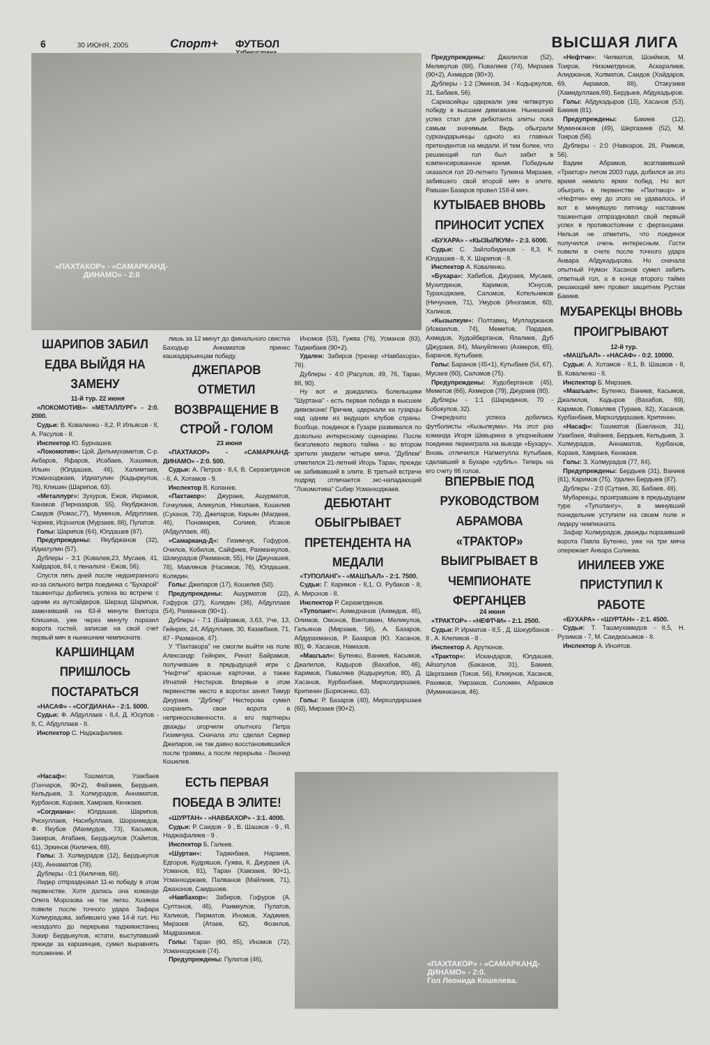6 30 ИЮНЯ, 2005 Спорт+ ФУТБОЛ
Узбекистана ВЫСШАЯ ЛИГА
«ПАХТАКОР» - «САМАРКАНД-ДИНАМО» - 2:0
ШАРИПОВ ЗАБИЛ ЕДВА ВЫЙДЯ НА ЗАМЕНУ
11-й тур. 22 июня
«ЛОКОМОТИВ»- «МЕТАЛЛУРГ» - 2:0. 2000.
Судьи: В. Коваленко - 8,2, Р. Ильясов - 8, А. Расулов - 8.
Инспектор Ю. Бурнашев.
«Локомотив»: Цой, Дильмухаметов, С-р. Акбаров, Яфаров, Исабаев, Хошимов, Ильин (Юлдашев, 46), Халимтаев, Усманходжаев, Идиатулин (Кадыркулов, 76), Клишин (Шарипов, 63).
«Металлург»: Зухуров, Ежов, Икрамов, Канаков (Пирназаров, 55), Якубджанов, Саидов (Ромас,77), Муминов, Абдуллаев, Чориев, Исроилов (Мурзаев, 88), Пулатов.
Голы: Шарипов (64), Юлдашев (87).
Предупреждены: Якубджанов (32), Идиатулин (57).
Дублеры - 3:1 (Ковалев,23, Мусаев, 41, Хайдаров, 84, с пенальти - Ежов, 56).
Спустя пять дней после недоигранного из-за сильного ветра поединка с "Бухарой" ташкентцы добились успеха во встрече с одним из аутсайдеров. Шерзод Шарипов, заменивший на 63-й минуте Виктора Клишина, уже через минуту поразил ворота гостей, записав на свой счет первый мяч в нынешнем чемпионате.
КАРШИНЦАМ ПРИШЛОСЬ ПОСТАРАТЬСЯ
«НАСАФ» - «СОГДИАНА» - 2:1. 5000.
Судьи: Ф. Абдуллаев - 8,4, Д. Юсупов - 8, С. Абдуллаев - 8.
Инспектор С. Наджафалиев.
лишь за 12 минут до финального свистка Баходыр Аннаматов принес кашкадарьинцам победу.
ДЖЕПАРОВ ОТМЕТИЛ ВОЗВРАЩЕНИЕ В СТРОЙ - ГОЛОМ
23 июня
«ПАХТАКОР» - «САМАРКАНД-ДИНАМО» - 2:0. 500.
Судьи: А. Петров - 8,4, В. Серазетдинов - 8, А. Хотамов - 9.
Инспектор В. Копанев.
«Пахтакор»: Джураев, Ашурматов, Гочкулиев, Аликулов, Николаев, Кошелев (Суюнов, 73), Джепаров, Кирьян (Магдеев, 46), Понамарев, Солиев, Исаков (Абдуллаев, 46).
«Самарканд-Д»: Гизимчук, Гофуров, Очилов, Кобилов, Сайфиев, Рахманкулов, Шомурадов (Рахманов, 55), Ни (Джунашев, 78), Мавлянов (Насимов, 76), Юлдашев, Колядин.
Голы: Джепаров (17), Кошелев (50).
Предупреждены: Ашурматов (22), Гофуров (27), Колядин (36), Абдуллаев (54), Рахманов (90+1).
Дублеры - 7:1 (Байрамов, 3,63, Уче, 13, Гейнрих, 24, Абдуллаев, 30, Казакбаев, 71, 87 - Рахманов, 47).
У "Пахтакора" не смогли выйти на поле Александр Гейнрих, Ринат Байрамов, получившие в предыдущей игре с "Нефтчи" красные карточки, а также Игнатий Нестеров. Впервые в этом первенстве место в воротах занял Тимур Джураев. "Дублер" Нестерова сумел сохранить свои ворота в неприкосновенности, а его партнеры дважды огорчили опытного Петра Гизимчука. Сначала это сделал Сервер Джепаров, не так давно восстановившийся после травмы, а после перерыва - Леонид Кошелев.
Иномов (53), Гужва (76), Усманов (83), Таджибаев (90+2).
Удален: Забиров (тренер «Навбахора», 78).
Дублеры - 4:0 (Расулов, 49, 76, Таран, 88, 90).
Ну вот и дождались болельщики "Шуртана" - есть первая победа в высшем дивизионе! Причем, одержали ее гузарцы над одним из ведущих клубов страны. Вообще, поединок в Гузаре развивался по довольно интересному сценарию. После безголевого первого тайма - во втором зрители увидели четыре мяча. "Дублем" отметился 21-летний Игорь Таран, прежде не забивавший в элите. В третьей встрече подряд отличается экс-нападающий "Локомотива" Собир Усманходжаев.
ДЕБЮТАНТ ОБЫГРЫВАЕТ ПРЕТЕНДЕНТА НА МЕДАЛИ
«ТУПОЛАНГ» - «МАШЪАЛ» - 2:1. 7500.
Судьи: Г. Каримов - 8,1, О. Рубаков - 8, А. Миронов - 8.
Инспектор Р. Серазетдинов.
«Туполанг»: Ахмедханов (Ахмедов, 46), Олимов, Омонов, Винтовкин, Меликулов, Гальянов (Мирзаев, 56), А. Базаров, Абдурахманов, Р. Базаров (Ю. Хасанов, 80), Ф. Хасанов, Намазов.
«Машъал»: Бутенко, Ваниев, Касымов, Джалилов, Кадыров (Вахабов, 46), Каримов, Поваляев (Кодыркулов, 80), Д. Хасанов, Курбанбаев, Мирхолдиршаев, Критинин (Борисенко, 63).
Голы: Р. Базаров (40), Мирхолдиршаев (60), Мирзаев (90+2).
Предупреждены: Джалилов (52), Меликулов (68), Поваляев (74), Мирзаев (90+2), Ахмедов (90+3).
Дублеры - 1:2 (Эминов, 34 - Кодыркулов, 31, Бабаев, 56).
Сариасийцы одержали уже четвертую победу в высшем дивизионе. Нынешний успех стал для дебютанта элиты пока самым значимым. Ведь обыграли сурхандарьинцы одного из главных претендентов на медали. И тем более, что решающий гол был забит в компенсированное время. Победным оказался гол 20-летнего Тулкина Мирзаев, забившего свой второй мяч в элите. Равшан Базаров провел 158-й мяч.
КУТЫБАЕВ ВНОВЬ ПРИНОСИТ УСПЕХ
«БУХАРА» - «КЫЗЫЛКУМ» - 2:3. 6000.
Судьи: С. Зайлобидинов - 8,3, К. Юлдашев - 8, Х. Шарипов - 8.
Инспектор А. Коваленко.
«Бухара»: Хабибов, Джураев, Мусаев, Мухитдинов, Каримов, Юнусов, Тураходжаев, Саломов, Котельников (Ничунаев, 71), Умуров (Иногамов, 60), Халиков.
«Кызылкум»: Полтавец, Мулладжанов (Исмаилов, 74), Меметов, Пардаев, Ахмедов, Худойберганов, Ялалиев, Дуб (Джураев, 84), Мануйленко (Ахмеров, 65), Баранов, Кутыбаев.
Голы: Баранов (45+1), Кутыбаев (54, 67), Мусаев (60), Саломов (75).
Предупреждены: Худоберганов (45), Меметов (66), Ахмеров (79), Джураев (80).
Дублеры - 1:1 (Шаридинов, 70 - Бобокулов, 32).
Очередного успеха добились футболисты «Кызылкума». На этот раз команда Игоря Шквырина в упорнейшем поединке переиграла на выезде «Бухару». Вновь отличился Нагметулла Кутыбаев, сделавший в Бухаре «дубль». Теперь на его счету 86 голов.
ВПЕРВЫЕ ПОД РУКОВОДСТВОМ АБРАМОВА «ТРАКТОР» ВЫИГРЫВАЕТ В ЧЕМПИОНАТЕ ФЕРГАНЦЕВ
24 июня
«ТРАКТОР» - «НЕФТЧИ» - 2:1. 2500.
Судьи: Р. Ирматов - 8,5 , Д. Шокурбанов - 8 , А. Клепиков - 8 .
Инспектор А. Арутюнов.
«Трактор»: Искандаров, Юлдашев, Айзатулов (Баканов, 31), Бакиев, Шергазиев (Токов, 56), Кликунов, Хасанов, Рахимов, Умрзаков, Соломин, Абрамов (Муминжанов, 46).
«Нефтчи»: Чилматов, Шоиймов, М. Тоиров, Низометдинов, Аскаралиев, Алиджанов, Холматов, Саидов (Хайдаров, 69, Акрамов, 88), Отакузиев (Хамидуллаев,69), Бердыев, Абдукадыров.
Голы: Абдукадыров (15), Хасанов (53), Бакиев (81).
Предупреждены: Бакиев (12), Муминжанов (49), Шергазиев (52), М. Тоиров (56).
Дублеры - 2:0 (Навкаров, 28, Раимов, 56).
Вадим Абрамов, возглавивший «Трактор» летом 2003 года, добился за это время немало ярких побед. Но вот обыграть в первенстве «Пахтакор» и «Нефтчи» ему до этого не удавалось. И вот в минувшую пятницу наставник ташкентцев отпраздновал свой первый успех в противостоянии с ферганцами. Нельзя не отметить, что поединок получился очень интересным. Гости повели в счете после точного удара Анвара Абдукадырова. Но сначала опытный Нумон Хасанов сумел забить ответный гол, а в конце второго тайма решающий мяч провел защитник Рустам Бакиев.
МУБАРЕКЦЫ ВНОВЬ ПРОИГРЫВАЮТ
12-й тур.
«МАШЪАЛ» - «НАСАФ» - 0:2. 10000.
Судьи: А. Хотамов - 8,1, В. Шашков - 8, В. Коваленко - 8.
Инспектор Б. Мирзаев.
«Машъал»: Бутенко, Ваниев, Касымов, Джалилов, Кадыров (Вахабов, 69), Каримов, Поваляев (Тураев, 82), Хасанов, Курбанбаев, Мирхолдиршаев, Критинин.
«Насаф»: Тошматов (Бакланов, 31), Узакбаев, Файзиев, Бердыев, Кельдыев, З. Холмурадов, Аннаматов, Курбанов, Кораев, Хамраев, Кенжаев.
Голы: З. Холмурадов (77, 84).
Предупреждены: Бердыев (31), Ваниев (61), Каримов (75). Удален Бердыев (87).
Дублеры - 2:0 (Сутаев, 30, Бабаев, 48).
Мубарекцы, проигравшие в предыдущем туре «Туполангу», в минувший понедельник уступили на своем поле и лидеру чемпионата.
Зафар Холмурадов, дважды поразивший ворота Павла Бутенко, уже на три мяча опережает Анвара Солиева.
ИНИЛЕЕВ УЖЕ ПРИСТУПИЛ К РАБОТЕ
«БУХАРА» - «ШУРТАН» - 2:1. 4500.
Судьи: Т. Ташмухамедов - 8,5, Н. Рузимов - 7, М. Саидкасымов - 8.
Инспектор А. Иноятов.
«Насаф»: Тошматов, Узакбаев (Гончаров, 90+2), Файзиев, Бердыев, Кельдыев, З. Холмурадов, Аннаматов, Курбанов, Кораев, Хамраев, Кенжаев.
«Согдиана»: Юлдашев, Шарипов, Рискуллаев, Насибуллаев, Шорахмедов, Ф. Якубов (Махмудов, 73), Касымов, Закиров, Атабаев, Бердыкулов (Хайитов, 61), Эркинов (Киличев, 69).
Голы: З. Холмурадов (12), Бердыкулов (43), Аннаматов (78).
Дублеры - 0:1 (Киличев, 68).
Лидер отпраздновал 11-ю победу в этом первенстве. Хотя далась она команде Олега Морозова не так легко. Хозяева повели после точного удара Зафара Холмурадова, забившего уже 14-й гол. Но незадолго до перерыва таджикистанец Зокир Бердыкулов, кстати, выступавший прежде за каршинцев, сумел выравнять положение. И
ЕСТЬ ПЕРВАЯ ПОБЕДА В ЭЛИТЕ!
«ШУРТАН» - «НАВБАХОР» - 3:1. 4000.
Судьи: Р. Саидов - 9 , В. Шашков - 9 , Я. Наджафалиев - 9 .
Инспектор Б. Галеев.
«Шуртан»: Таджибаев, Нарзиев, Едгоров, Кудряшов, Гужва, К. Джураев (А. Усманов, 81), Таран (Хамзаев, 90+1), Усманходжаев, Палванов (Майлиев, 71), Джахонов, Саидшоев.
«Навбахор»: Забиров, Гофуров (А. Султанов, 46), Раимкулов, Пулатов, Халиков, Пирматов, Иномов, Хаджиев, Мирзоев (Атаев, 62), Фозилов, Мадрахимов.
Голы: Таран (60, 85), Иномов (72), Усманходжаев (74).
Предупреждены: Пулатов (46),
«ПАХТАКОР» - «САМАРКАНД-ДИНАМО» - 2:0.
Гол Леонида Кошелева.